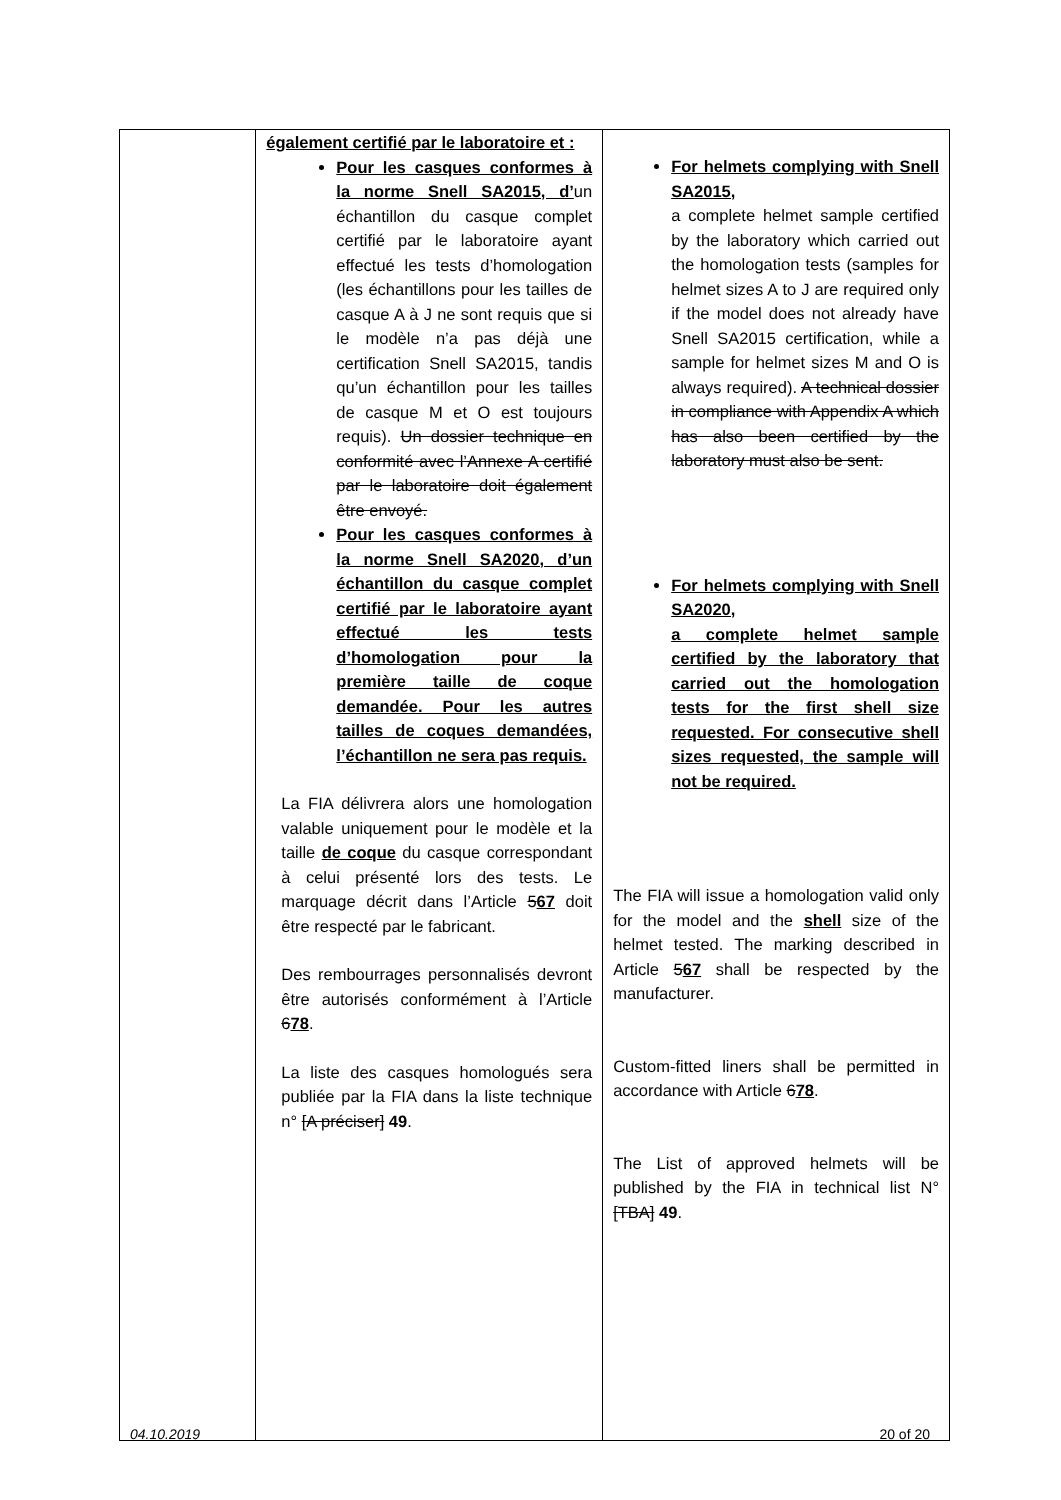| | également certifié par le laboratoire et : Pour les casques conformes à la norme Snell SA2015, d’ un échantillon du casque complet certifié par le laboratoire ayant effectué les tests d’homologation (les échantillons pour les tailles de casque A à J ne sont requis que si le modèle n’a pas déjà une certification Snell SA2015, tandis qu’un échantillon pour les tailles de casque M et O est toujours requis). Un dossier technique en conformité avec l’Annexe A certifié par le laboratoire doit également être envoyé. Pour les casques conformes à la norme Snell SA2020, d’un échantillon du casque complet certifié par le laboratoire ayant effectué les tests d’homologation pour la première taille de coque demandée. Pour les autres tailles de coques demandées, l’échantillon ne sera pas requis. La FIA délivrera alors une homologation valable uniquement pour le modèle et la taille de coque du casque correspondant à celui présenté lors des tests. Le marquage décrit dans l’Article 5 67 doit être respecté par le fabricant. Des rembourrages personnalisés devront être autorisés conformément à l’Article 6 78 . La liste des casques homologués sera publiée par la FIA dans la liste technique n° [A préciser] 49 . | For helmets complying with Snell SA2015, a complete helmet sample certified by the laboratory which carried out the homologation tests (samples for helmet sizes A to J are required only if the model does not already have Snell SA2015 certification, while a sample for helmet sizes M and O is always required). A technical dossier in compliance with Appendix A which has also been certified by the laboratory must also be sent. For helmets complying with Snell SA2020, a complete helmet sample certified by the laboratory that carried out the homologation tests for the first shell size requested. For consecutive shell sizes requested, the sample will not be required. The FIA will issue a homologation valid only for the model and the shell size of the helmet tested. The marking described in Article 5 67 shall be respected by the manufacturer. Custom-fitted liners shall be permitted in accordance with Article 6 78 . The List of approved helmets will be published by the FIA in technical list N° [TBA] 49 . |
04.10.2019 20 of 20